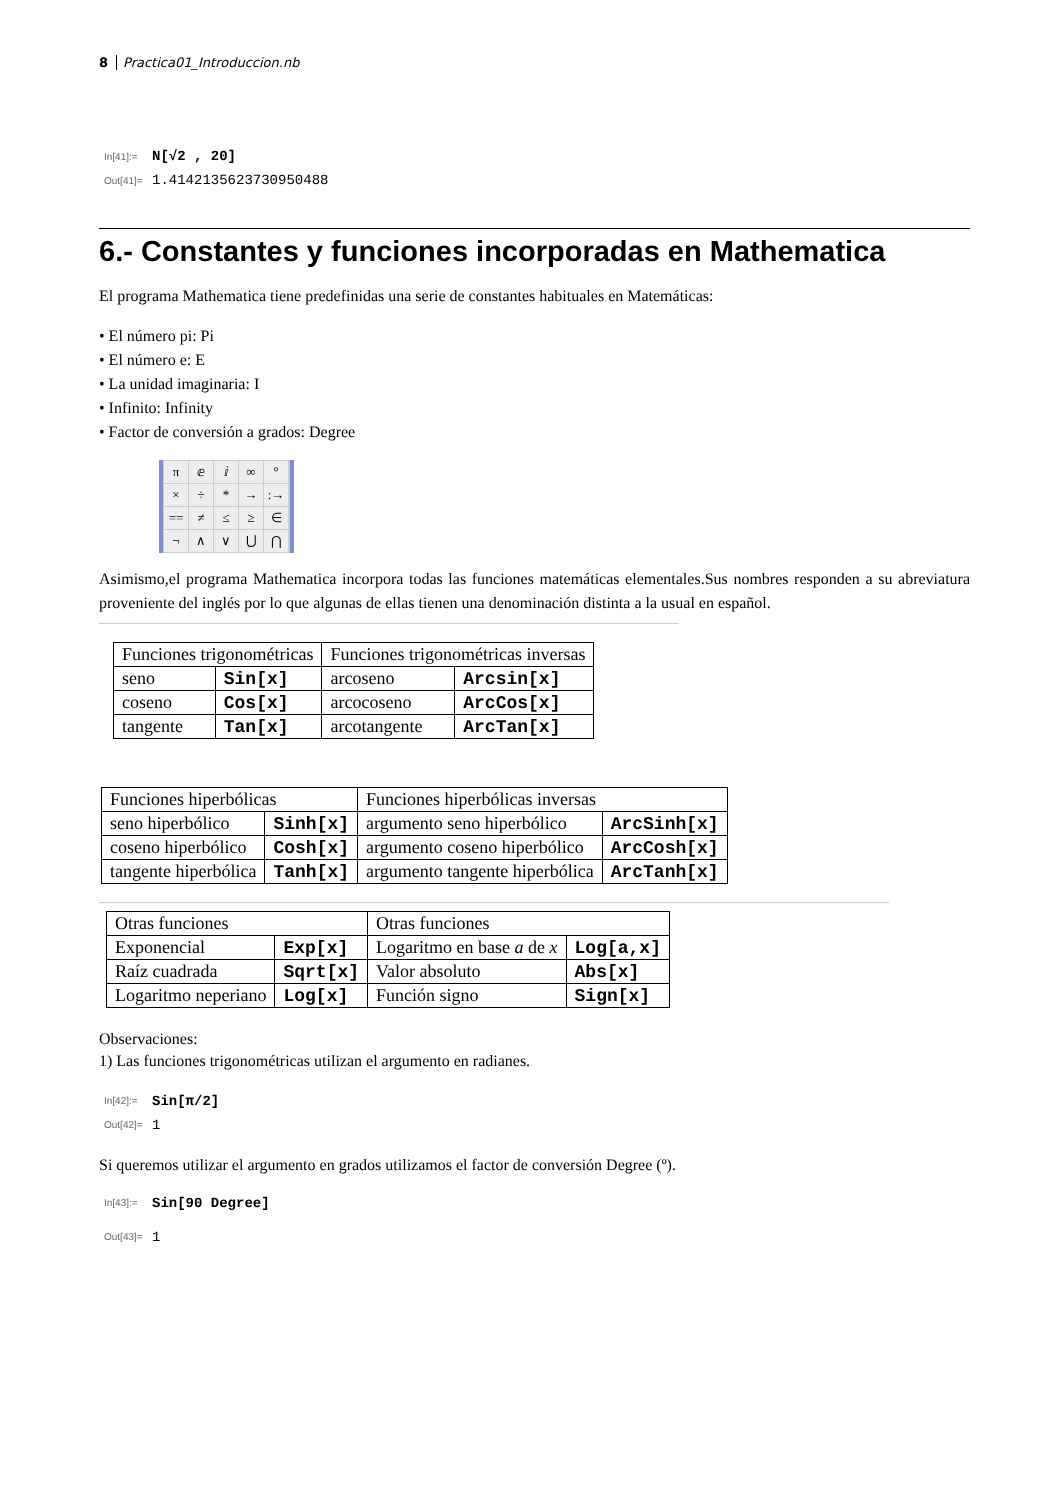8 Practica01_Introduccion.nb
In[41]:= N[√2 , 20]
Out[41]= 1.4142135623730950488
6.- Constantes y funciones incorporadas en Mathematica
El programa Mathematica tiene predefinidas una serie de constantes habituales en Matemáticas:
• El número pi: Pi
• El número e: E
• La unidad imaginaria: I
• Infinito: Infinity
• Factor de conversión a grados: Degree
πⅇⅈ ∞ ° × ÷ * →:→ == ≠ ≤ ≥ ∈ ¬ ∧ ∨ ⋃ ⋂
Asimismo,el programa Mathematica incorpora todas las funciones matemáticas elementales.Sus nombres responden a su abreviatura proveniente del inglés por lo que algunas de ellas tienen una denominación distinta a la usual en español.
| Funciones trigonométricas | | Funciones trigonométricas inversas | |
| seno | Sin[x] | arcoseno | Arcsin[x] |
| coseno | Cos[x] | arcocoseno | ArcCos[x] |
| tangente | Tan[x] | arcotangente | ArcTan[x] |
| Funciones hiperbólicas | | Funciones hiperbólicas inversas | |
| seno hiperbólico | Sinh[x] | argumento seno hiperbólico | ArcSinh[x] |
| coseno hiperbólico | Cosh[x] | argumento coseno hiperbólico | ArcCosh[x] |
| tangente hiperbólica | Tanh[x] | argumento tangente hiperbólica | ArcTanh[x] |
| Otras funciones | | Otras funciones | |
| Exponencial | Exp[x] | Logaritmo en base a de x | Log[a,x] |
| Raíz cuadrada | Sqrt[x] | Valor absoluto | Abs[x] |
| Logaritmo neperiano | Log[x] | Función signo | Sign[x] |
Observaciones:
1) Las funciones trigonométricas utilizan el argumento en radianes.
In[42]:= Sin[π/2]
Out[42]= 1
Si queremos utilizar el argumento en grados utilizamos el factor de conversión Degree (º).
In[43]:= Sin[90 Degree]
Out[43]= 1